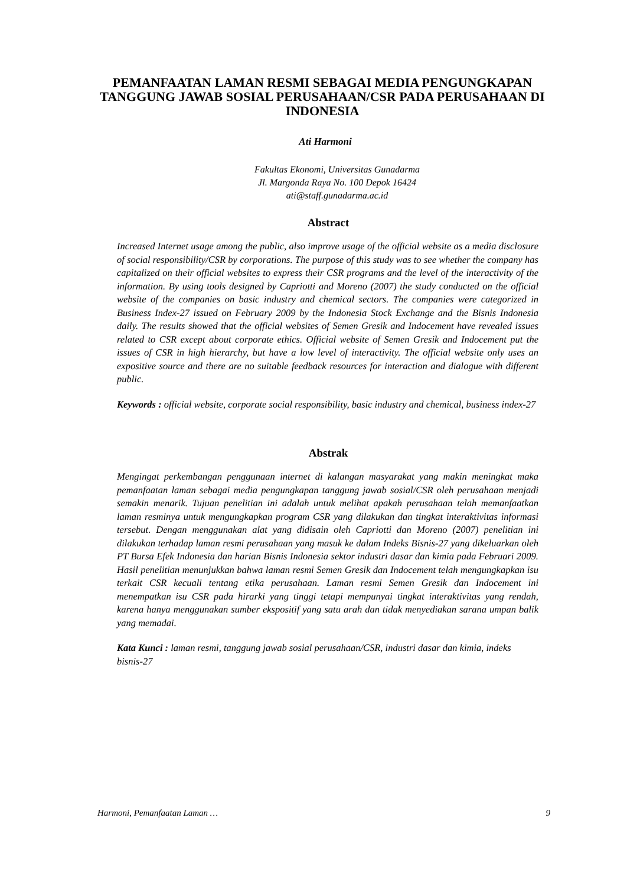PEMANFAATAN LAMAN RESMI SEBAGAI MEDIA PENGUNGKAPAN TANGGUNG JAWAB SOSIAL PERUSAHAAN/CSR PADA PERUSAHAAN DI INDONESIA
Ati Harmoni
Fakultas Ekonomi, Universitas Gunadarma
Jl. Margonda Raya No. 100 Depok 16424
ati@staff.gunadarma.ac.id
Abstract
Increased Internet usage among the public, also improve usage of the official website as a media disclosure of social responsibility/CSR by corporations. The purpose of this study was to see whether the company has capitalized on their official websites to express their CSR programs and the level of the interactivity of the information. By using tools designed by Capriotti and Moreno (2007) the study conducted on the official website of the companies on basic industry and chemical sectors. The companies were categorized in Business Index-27 issued on February 2009 by the Indonesia Stock Exchange and the Bisnis Indonesia daily. The results showed that the official websites of Semen Gresik and Indocement have revealed issues related to CSR except about corporate ethics. Official website of Semen Gresik and Indocement put the issues of CSR in high hierarchy, but have a low level of interactivity. The official website only uses an expositive source and there are no suitable feedback resources for interaction and dialogue with different public.
Keywords : official website, corporate social responsibility, basic industry and chemical, business index-27
Abstrak
Mengingat perkembangan penggunaan internet di kalangan masyarakat yang makin meningkat maka pemanfaatan laman sebagai media pengungkapan tanggung jawab sosial/CSR oleh perusahaan menjadi semakin menarik. Tujuan penelitian ini adalah untuk melihat apakah perusahaan telah memanfaatkan laman resminya untuk mengungkapkan program CSR yang dilakukan dan tingkat interaktivitas informasi tersebut. Dengan menggunakan alat yang didisain oleh Capriotti dan Moreno (2007) penelitian ini dilakukan terhadap laman resmi perusahaan yang masuk ke dalam Indeks Bisnis-27 yang dikeluarkan oleh PT Bursa Efek Indonesia dan harian Bisnis Indonesia sektor industri dasar dan kimia pada Februari 2009. Hasil penelitian menunjukkan bahwa laman resmi Semen Gresik dan Indocement telah mengungkapkan isu terkait CSR kecuali tentang etika perusahaan. Laman resmi Semen Gresik dan Indocement ini menempatkan isu CSR pada hirarki yang tinggi tetapi mempunyai tingkat interaktivitas yang rendah, karena hanya menggunakan sumber ekspositif yang satu arah dan tidak menyediakan sarana umpan balik yang memadai.
Kata Kunci : laman resmi, tanggung jawab sosial perusahaan/CSR, industri dasar dan kimia, indeks bisnis-27
Harmoni, Pemanfaatan Laman … 9